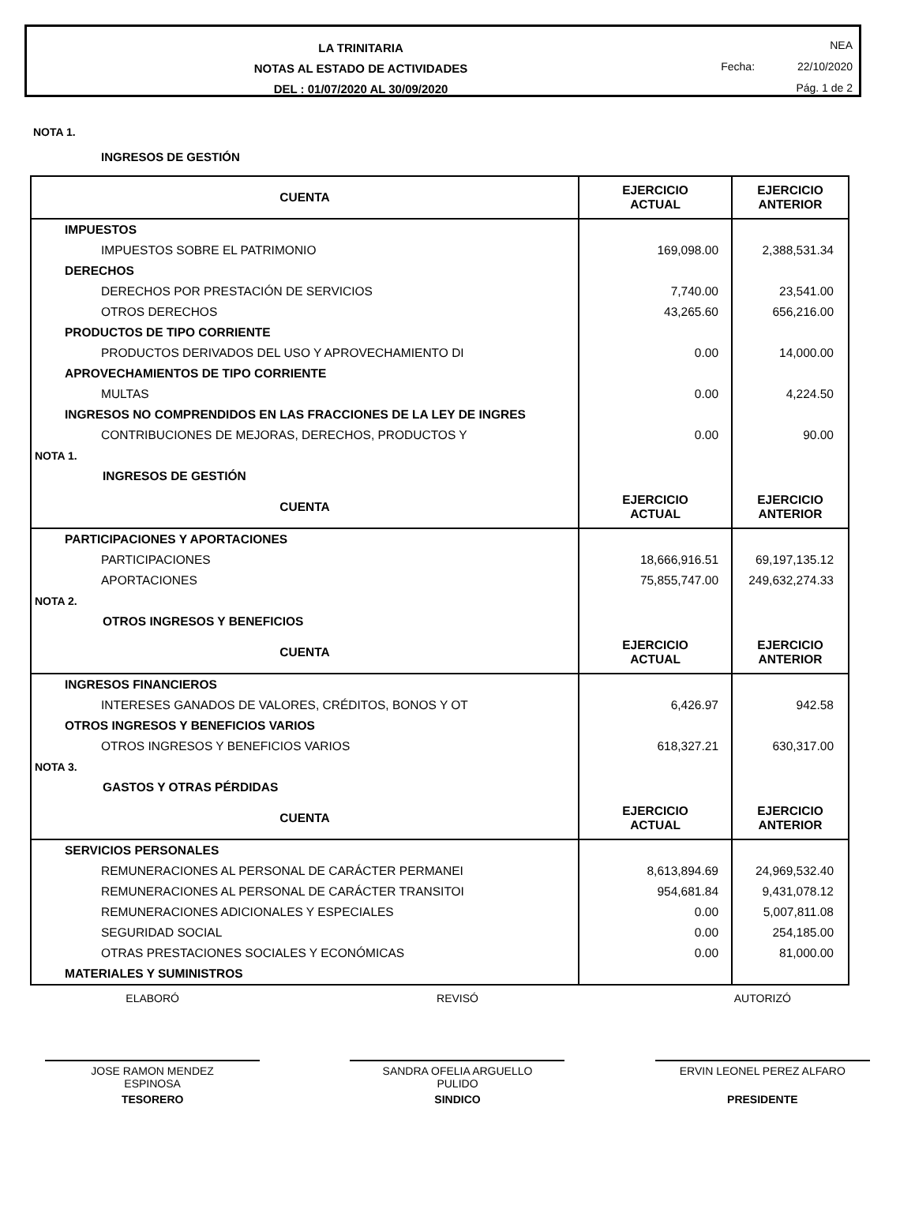LA TRINITARIA
NOTAS AL ESTADO DE ACTIVIDADES
DEL : 01/07/2020 AL 30/09/2020
NEA
Fecha: 22/10/2020
Pág. 1 de 2
NOTA 1.
INGRESOS DE GESTIÓN
| CUENTA | EJERCICIO ACTUAL | EJERCICIO ANTERIOR |
| --- | --- | --- |
| IMPUESTOS | | |
| IMPUESTOS SOBRE EL PATRIMONIO | 169,098.00 | 2,388,531.34 |
| DERECHOS | | |
| DERECHOS POR PRESTACIÓN DE SERVICIOS | 7,740.00 | 23,541.00 |
| OTROS DERECHOS | 43,265.60 | 656,216.00 |
| PRODUCTOS DE TIPO CORRIENTE | | |
| PRODUCTOS DERIVADOS DEL USO Y APROVECHAMIENTO DI | 0.00 | 14,000.00 |
| APROVECHAMIENTOS DE TIPO CORRIENTE | | |
| MULTAS | 0.00 | 4,224.50 |
| INGRESOS NO COMPRENDIDOS EN LAS FRACCIONES DE LA LEY DE INGRES | | |
| CONTRIBUCIONES DE MEJORAS, DERECHOS, PRODUCTOS Y | 0.00 | 90.00 |
| NOTA 1. | | |
| INGRESOS DE GESTIÓN | | |
| CUENTA | EJERCICIO ACTUAL | EJERCICIO ANTERIOR |
| PARTICIPACIONES Y APORTACIONES | | |
| PARTICIPACIONES | 18,666,916.51 | 69,197,135.12 |
| APORTACIONES | 75,855,747.00 | 249,632,274.33 |
| NOTA 2. | | |
| OTROS INGRESOS Y BENEFICIOS | | |
| CUENTA | EJERCICIO ACTUAL | EJERCICIO ANTERIOR |
| INGRESOS FINANCIEROS | | |
| INTERESES GANADOS DE VALORES, CRÉDITOS, BONOS Y OT | 6,426.97 | 942.58 |
| OTROS INGRESOS Y BENEFICIOS VARIOS | | |
| OTROS INGRESOS Y BENEFICIOS VARIOS | 618,327.21 | 630,317.00 |
| NOTA 3. | | |
| GASTOS Y OTRAS PÉRDIDAS | | |
| CUENTA | EJERCICIO ACTUAL | EJERCICIO ANTERIOR |
| SERVICIOS PERSONALES | | |
| REMUNERACIONES AL PERSONAL DE CARÁCTER PERMANEI | 8,613,894.69 | 24,969,532.40 |
| REMUNERACIONES AL PERSONAL DE CARÁCTER TRANSITOI | 954,681.84 | 9,431,078.12 |
| REMUNERACIONES ADICIONALES Y ESPECIALES | 0.00 | 5,007,811.08 |
| SEGURIDAD SOCIAL | 0.00 | 254,185.00 |
| OTRAS PRESTACIONES SOCIALES Y ECONÓMICAS | 0.00 | 81,000.00 |
| MATERIALES Y SUMINISTROS | | |
ELABORÓ REVISÓ AUTORIZÓ
JOSE RAMON MENDEZ
ESPINOSA
TESORERO
SANDRA OFELIA ARGUELLO
PULIDO
SINDICO
ERVIN LEONEL PEREZ ALFARO
PRESIDENTE